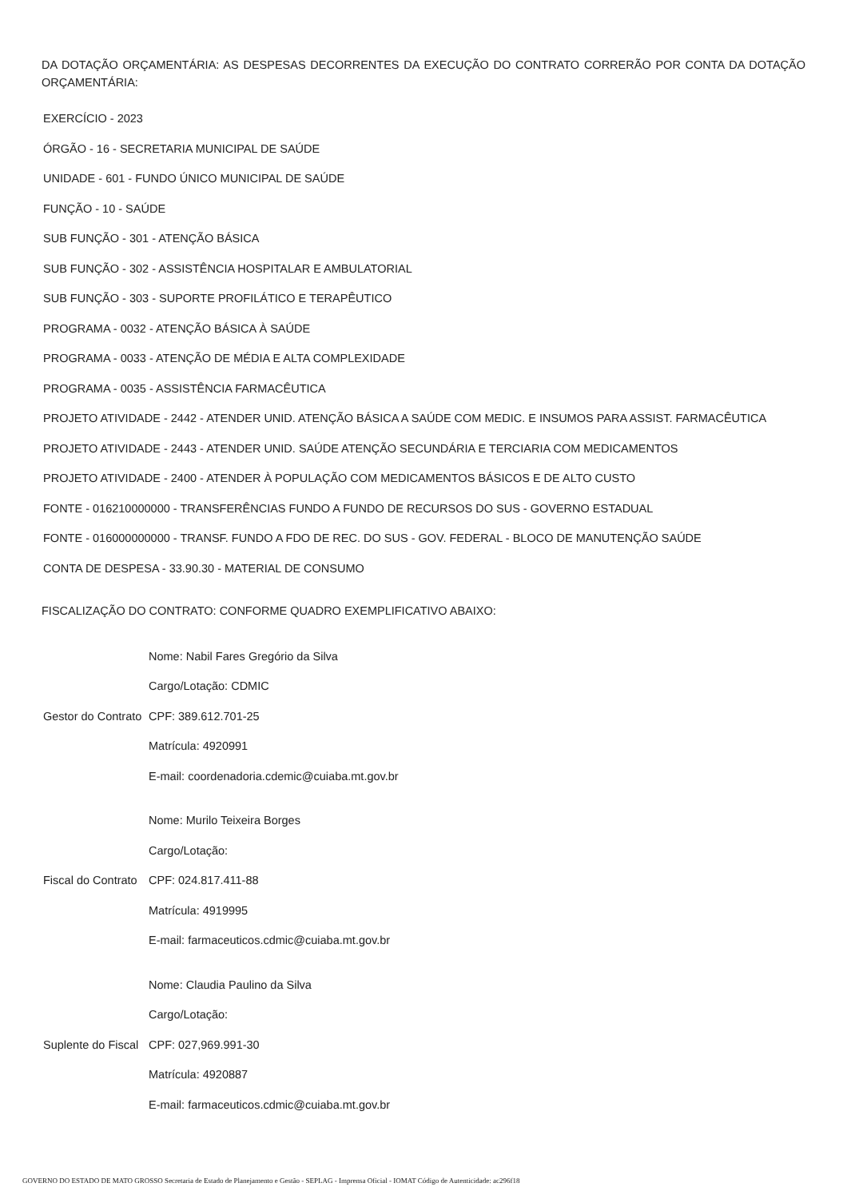DA DOTAÇÃO ORÇAMENTÁRIA: AS DESPESAS DECORRENTES DA EXECUÇÃO DO CONTRATO CORRERÃO POR CONTA DA DOTAÇÃO ORÇAMENTÁRIA:
EXERCÍCIO - 2023
ÓRGÃO - 16 - SECRETARIA MUNICIPAL DE SAÚDE
UNIDADE - 601 - FUNDO ÚNICO MUNICIPAL DE SAÚDE
FUNÇÃO - 10 - SAÚDE
SUB FUNÇÃO - 301 - ATENÇÃO BÁSICA
SUB FUNÇÃO - 302 - ASSISTÊNCIA HOSPITALAR E AMBULATORIAL
SUB FUNÇÃO - 303 - SUPORTE PROFILÁTICO E TERAPÊUTICO
PROGRAMA - 0032 - ATENÇÃO BÁSICA À SAÚDE
PROGRAMA - 0033 - ATENÇÃO DE MÉDIA E ALTA COMPLEXIDADE
PROGRAMA - 0035 - ASSISTÊNCIA FARMACÊUTICA
PROJETO ATIVIDADE - 2442 - ATENDER UNID. ATENÇÃO BÁSICA A SAÚDE COM MEDIC. E INSUMOS PARA ASSIST. FARMACÊUTICA
PROJETO ATIVIDADE - 2443 - ATENDER UNID. SAÚDE ATENÇÃO SECUNDÁRIA E TERCIARIA COM MEDICAMENTOS
PROJETO ATIVIDADE - 2400 - ATENDER À POPULAÇÃO COM MEDICAMENTOS BÁSICOS E DE ALTO CUSTO
FONTE - 016210000000 - TRANSFERÊNCIAS FUNDO A FUNDO DE RECURSOS DO SUS - GOVERNO ESTADUAL
FONTE - 016000000000 - TRANSF. FUNDO A FDO DE REC. DO SUS - GOV. FEDERAL - BLOCO DE MANUTENÇÃO SAÚDE
CONTA DE DESPESA - 33.90.30 - MATERIAL DE CONSUMO
FISCALIZAÇÃO DO CONTRATO: CONFORME QUADRO EXEMPLIFICATIVO ABAIXO:
| Gestor do Contrato | Nome: Nabil Fares Gregório da Silva |
| | Cargo/Lotação: CDMIC |
| | CPF: 389.612.701-25 |
| | Matrícula: 4920991 |
| | E-mail: coordenadoria.cdemic@cuiaba.mt.gov.br |
| Fiscal do Contrato | Nome: Murilo Teixeira Borges |
| | Cargo/Lotação: |
| | CPF: 024.817.411-88 |
| | Matrícula: 4919995 |
| | E-mail: farmaceuticos.cdmic@cuiaba.mt.gov.br |
| Suplente do Fiscal | Nome: Claudia Paulino da Silva |
| | Cargo/Lotação: |
| | CPF: 027,969.991-30 |
| | Matrícula: 4920887 |
| | E-mail: farmaceuticos.cdmic@cuiaba.mt.gov.br |
GOVERNO DO ESTADO DE MATO GROSSO Secretaria de Estado de Planejamento e Gestão - SEPLAG - Imprensa Oficial - IOMAT Código de Autenticidade: ac296f18